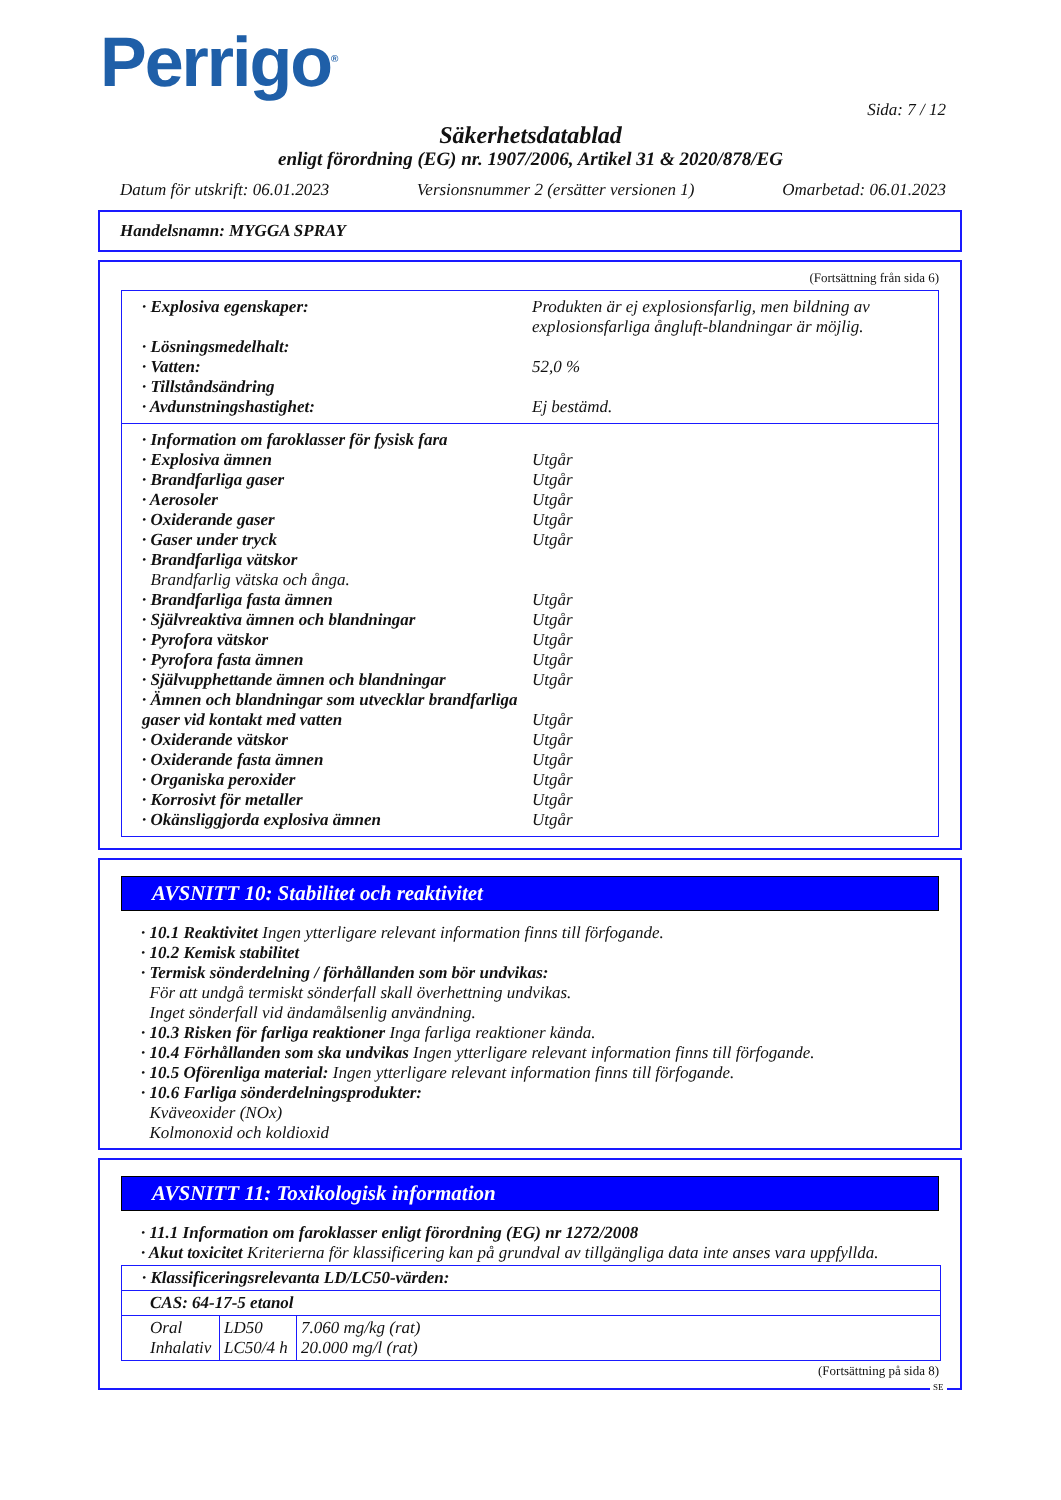Perrigo<sup>®</sup>
Sida: 7 / 12
Säkerhetsdatablad
enligt förordning (EG) nr. 1907/2006, Artikel 31 & 2020/878/EG
Datum för utskrift: 06.01.2023 Versionsnummer 2 (ersätter versionen 1) Omarbetad: 06.01.2023
Handelsnamn: MYGGA SPRAY
(Fortsättning från sida 6)
· Explosiva egenskaper: Produkten är ej explosionsfarlig, men bildning av explosionsfarliga ångluft-blandningar är möjlig.
· Lösningsmedelhalt:
· Vatten: 52,0 %
· Tillståndsändring
· Avdunstningshastighet: Ej bestämd.
· Information om faroklasser för fysisk fara
· Explosiva ämnen Utgår
· Brandfarliga gaser Utgår
· Aerosoler Utgår
· Oxiderande gaser Utgår
· Gaser under tryck Utgår
· Brandfarliga vätskor
Brandfarlig vätska och ånga.
· Brandfarliga fasta ämnen Utgår
· Självreaktiva ämnen och blandningar Utgår
· Pyrofora vätskor Utgår
· Pyrofora fasta ämnen Utgår
· Självupphettande ämnen och blandningar Utgår
· Ämnen och blandningar som utvecklar brandfarliga gaser vid kontakt med vatten
Utgår
· Oxiderande vätskor Utgår
· Oxiderande fasta ämnen Utgår
· Organiska peroxider Utgår
· Korrosivt för metaller Utgår
· Okänsliggjorda explosiva ämnen Utgår
AVSNITT 10: Stabilitet och reaktivitet
· 10.1 Reaktivitet Ingen ytterligare relevant information finns till förfogande.
· 10.2 Kemisk stabilitet
· Termisk sönderdelning / förhållanden som bör undvikas:
För att undgå termiskt sönderfall skall överhettning undvikas.
Inget sönderfall vid ändamålsenlig användning.
· 10.3 Risken för farliga reaktioner Inga farliga reaktioner kända.
· 10.4 Förhållanden som ska undvikas Ingen ytterligare relevant information finns till förfogande.
· 10.5 Oförenliga material: Ingen ytterligare relevant information finns till förfogande.
· 10.6 Farliga sönderdelningsprodukter:
Kväveoxider (NOx)
Kolmonoxid och koldioxid
AVSNITT 11: Toxikologisk information
· 11.1 Information om faroklasser enligt förordning (EG) nr 1272/2008
· Akut toxicitet Kriterierna för klassificering kan på grundval av tillgängliga data inte anses vara uppfyllda.
| · Klassificeringsrelevanta LD/LC50-värden: | | |
| CAS: 64-17-5 etanol | | |
| Oral Inhalativ | LD50 LC50/4 h | 7.060 mg/kg (rat) 20.000 mg/l (rat) |
(Fortsättning på sida 8)
SE